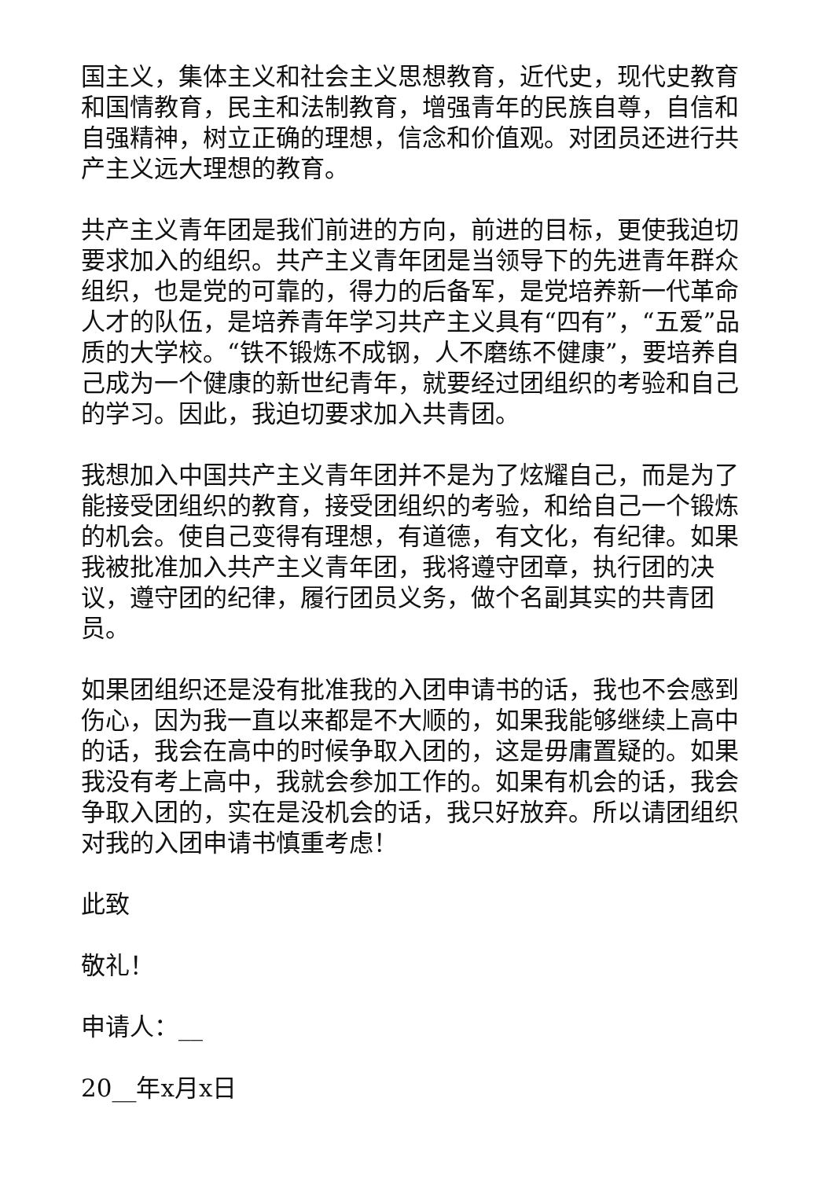国主义，集体主义和社会主义思想教育，近代史，现代史教育和国情教育，民主和法制教育，增强青年的民族自尊，自信和自强精神，树立正确的理想，信念和价值观。对团员还进行共产主义远大理想的教育。
共产主义青年团是我们前进的方向，前进的目标，更使我迫切要求加入的组织。共产主义青年团是当领导下的先进青年群众组织，也是党的可靠的，得力的后备军，是党培养新一代革命人才的队伍，是培养青年学习共产主义具有“四有”，“五爱”品质的大学校。“铁不锻炼不成钢，人不磨练不健康”，要培养自己成为一个健康的新世纪青年，就要经过团组织的考验和自己的学习。因此，我迫切要求加入共青团。
我想加入中国共产主义青年团并不是为了炫耀自己，而是为了能接受团组织的教育，接受团组织的考验，和给自己一个锻炼的机会。使自己变得有理想，有道德，有文化，有纪律。如果我被批准加入共产主义青年团，我将遵守团章，执行团的决议，遵守团的纪律，履行团员义务，做个名副其实的共青团员。
如果团组织还是没有批准我的入团申请书的话，我也不会感到伤心，因为我一直以来都是不大顺的，如果我能够继续上高中的话，我会在高中的时候争取入团的，这是毋庸置疑的。如果我没有考上高中，我就会参加工作的。如果有机会的话，我会争取入团的，实在是没机会的话，我只好放弃。所以请团组织对我的入团申请书慎重考虑！
此致
敬礼！
申请人：__
20__年x月x日